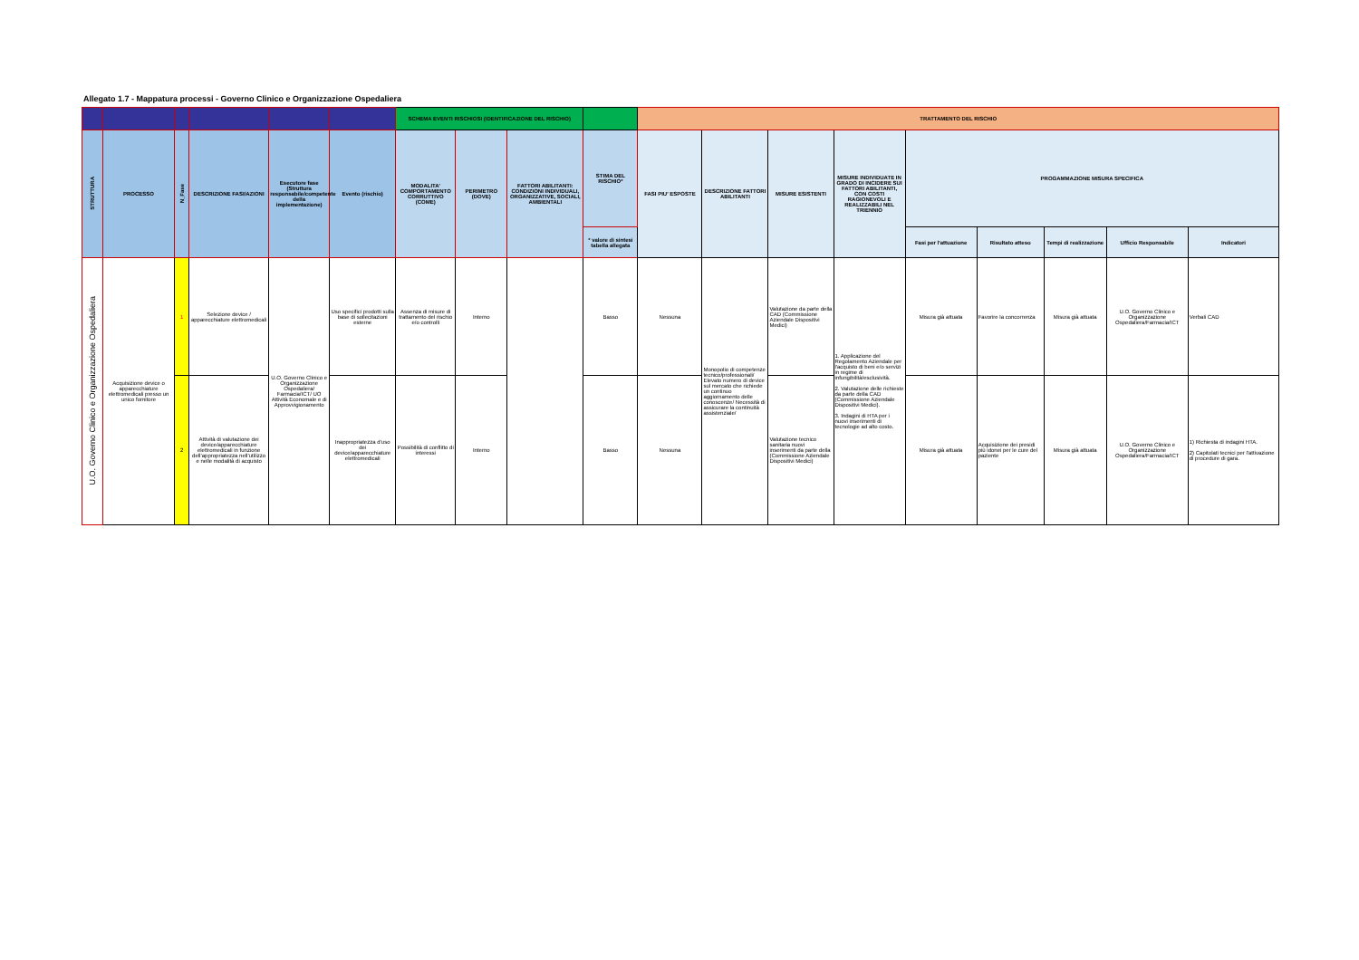Allegato 1.7 - Mappatura processi - Governo Clinico e Organizzazione Ospedaliera
| | | | | | | SCHEMA EVENTI RISCHIOSI (IDENTIFICAZIONE DEL RISCHIO) | | | | TRATTAMENTO DEL RISCHIO | | | | | | | | |
| --- | --- | --- | --- | --- | --- | --- | --- | --- | --- | --- | --- | --- | --- | --- | --- | --- | --- | --- |
| STRUTTURA | PROCESSO | N_Fase | DESCRIZIONE FASI/AZIONI | Esecutore fase (Struttura responsabile/competente della implementazione) | Evento (rischio) | MODALITA' COMPORTAMENTO CORRUTTIVO (COME) | PERIMETRO (DOVE) | FATTORI ABILITANTI: CONDIZIONI INDIVIDUALI, ORGANIZZATIVE, SOCIALI, AMBIENTALI | STIMA DEL RISCHIO* | FASI PIU' ESPOSTE | DESCRIZIONE FATTORI ABILITANTI | MISURE ESISTENTI | MISURE INDIVIDUATE IN GRADO DI INCIDERE SUI FATTORI ABILITANTI, CON COSTI RAGIONEVOLI E REALIZZABILI NEL TRIENNIO | PROGAMMAZIONE MISURA SPECIFICA | | | | |
| | | | | | | | | | * valore di sintesi tabella allegata | | | | | Fasi per l'attuazione | Risultato atteso | Tempi di realizzazione | Ufficio Responsabile | Indicatori |
| U.O. Governo Clinico e Organizzazione Ospedaliera | Acquisizione device o apparecchiature elettromedicali presso un unico fornitore | 1 | Selezione device / apparecchiature elettromedicali | U.O. Governo Clinico e Organizzazione Ospedaliera/ Farmacia/ICT/ UO Attività Economale e di Approvvigionamento | Uso specifici prodotti sulla base di sollecitazioni esterne | Assenza di misure di trattamento del rischio e/o controlli | Interno | | Basso | Nessuna | Monopolio di competenze tecnico/professionali/ Elevato numero di device sul mercato che richiede un continuo aggiornamento delle conoscenze/ Necessità di assicurare la continuità assistenziale/ | Valutazione da parte della CAD (Commissione Aziendale Dispositivi Medici) | 1. Applicazione del Regolamento Aziendale per l'acquisto di beni e/o servizi in regime di infungibilità/esclusività. 2. Valutazione delle richieste da parte della CAD (Commissione Aziendale Dispositivi Medici). 3. Indagini di HTA per i nuovi inserimenti di tecnologie ad alto costo. | Misura già attuata | Favorire la concorrenza | Misura già attuata | U.O. Governo Clinico e Organizzazione Ospedaliera/Farmacia/ICT | Verbali CAD |
| | | 2 | Attività di valutazione dei device/apparecchiature elettromedicali in funzione dell’appropriatezza nell’utilizzo e nelle modalità di acquisto | | Inappropriatezza d’uso dei device/apparecchiature elettromedicali | Possibilità di conflitto di interessi | Interno | | Basso | Nessuna | | Valutazione tecnico sanitaria nuovi inserimenti da parte della (Commissione Aziendale Dispositivi Medici) | | Misura già attuata | Acquisizione dei presidi più idonei per le cure del paziente | Misura già attuata | U.O. Governo Clinico e Organizzazione Ospedaliera/Farmacia/ICT | 1) Richiesta di indagini HTA. 2) Capitolati tecnici per l'attivazione di procedure di gara. |